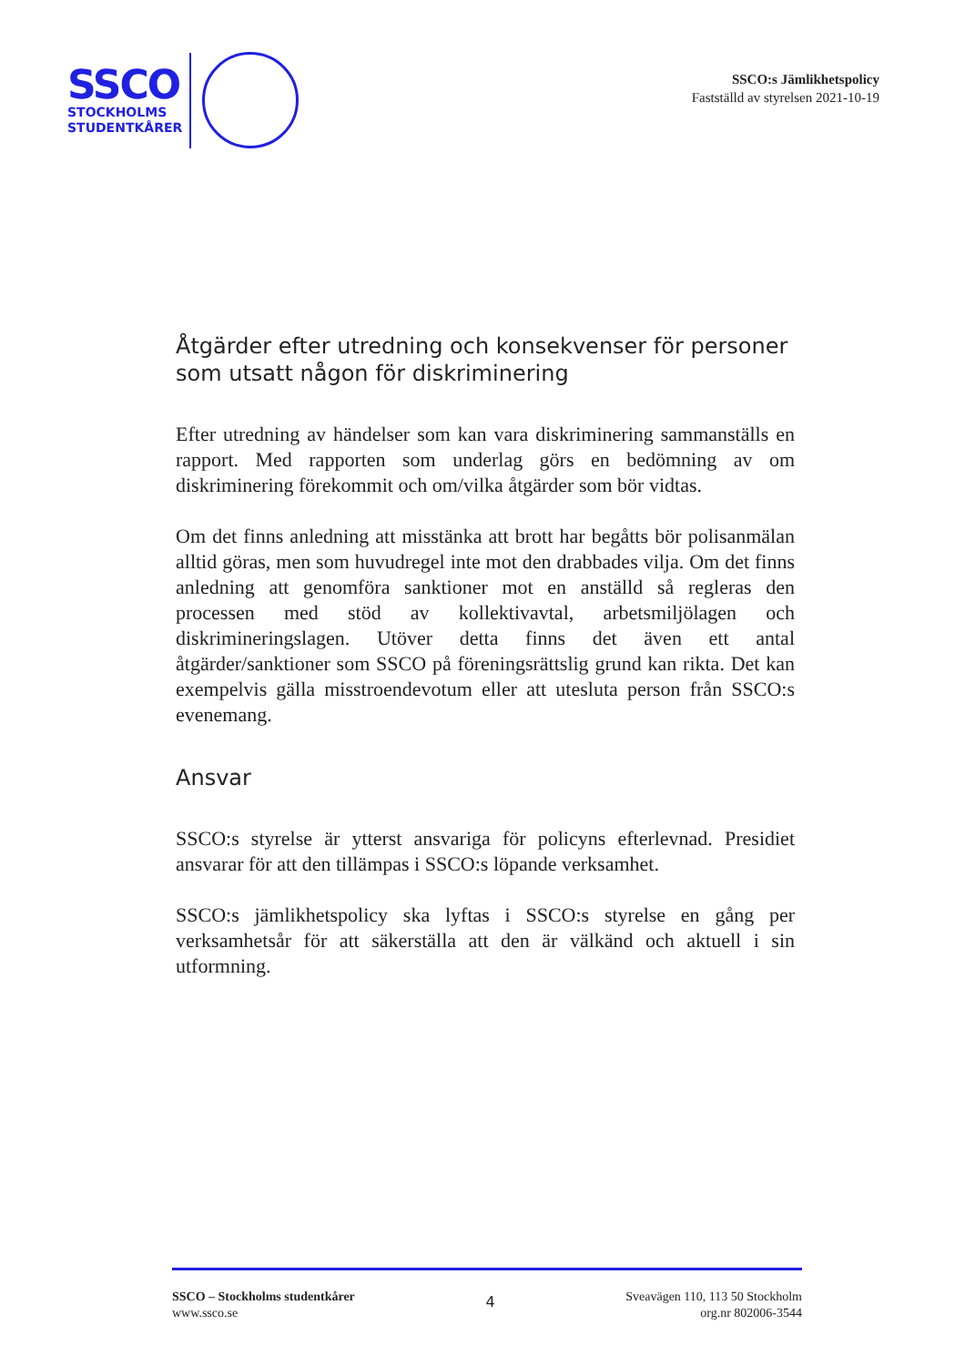SSCO
STOCKHOLMS
STUDENTKÅRER
SSCO:s Jämlikhetspolicy
Fastställd av styrelsen 2021-10-19
Åtgärder efter utredning och konsekvenser för personer som utsatt någon för diskriminering
Efter utredning av händelser som kan vara diskriminering sammanställs en rapport. Med rapporten som underlag görs en bedömning av om diskriminering förekommit och om/vilka åtgärder som bör vidtas.
Om det finns anledning att misstänka att brott har begåtts bör polisanmälan alltid göras, men som huvudregel inte mot den drabbades vilja. Om det finns anledning att genomföra sanktioner mot en anställd så regleras den processen med stöd av kollektivavtal, arbetsmiljölagen och diskrimineringslagen. Utöver detta finns det även ett antal åtgärder/sanktioner som SSCO på föreningsrättslig grund kan rikta. Det kan exempelvis gälla misstroendevotum eller att utesluta person från SSCO:s evenemang.
Ansvar
SSCO:s styrelse är ytterst ansvariga för policyns efterlevnad. Presidiet ansvarar för att den tillämpas i SSCO:s löpande verksamhet.
SSCO:s jämlikhetspolicy ska lyftas i SSCO:s styrelse en gång per verksamhetsår för att säkerställa att den är välkänd och aktuell i sin utformning.
SSCO – Stockholms studentkårer
www.ssco.se
4
Sveavägen 110, 113 50 Stockholm
org.nr 802006-3544